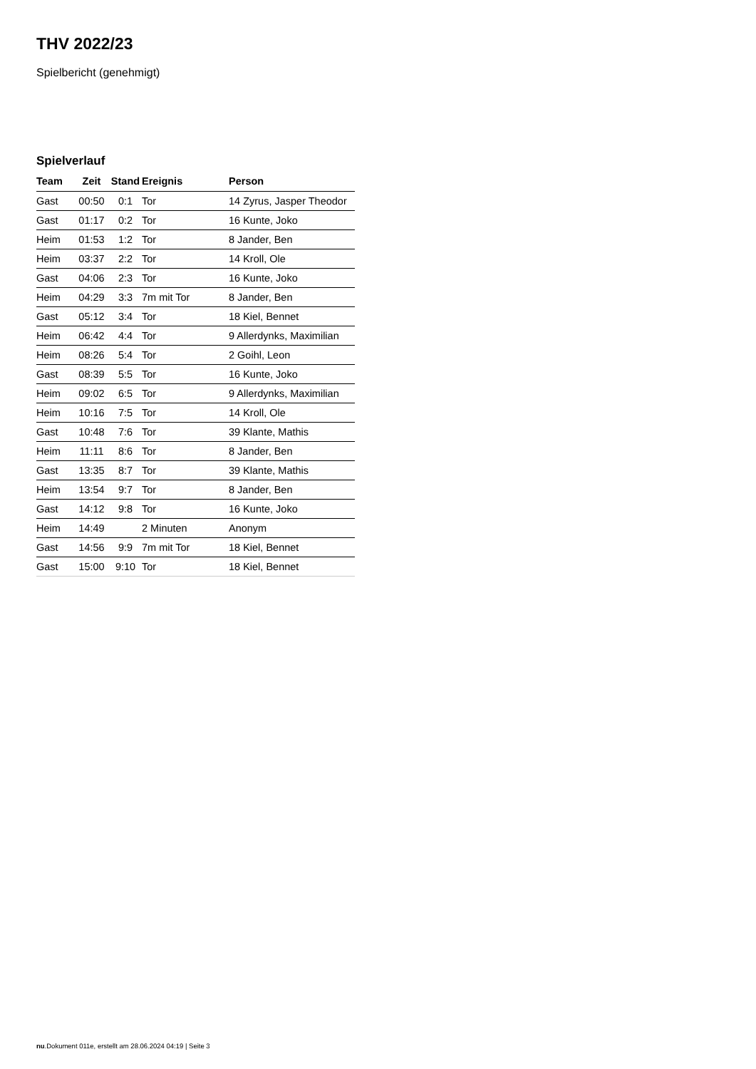THV 2022/23
Spielbericht (genehmigt)
Spielverlauf
| Team | Zeit | Stand | Ereignis | Person |
| --- | --- | --- | --- | --- |
| Gast | 00:50 | 0:1 | Tor | 14 Zyrus, Jasper Theodor |
| Gast | 01:17 | 0:2 | Tor | 16 Kunte, Joko |
| Heim | 01:53 | 1:2 | Tor | 8 Jander, Ben |
| Heim | 03:37 | 2:2 | Tor | 14 Kroll, Ole |
| Gast | 04:06 | 2:3 | Tor | 16 Kunte, Joko |
| Heim | 04:29 | 3:3 | 7m mit Tor | 8 Jander, Ben |
| Gast | 05:12 | 3:4 | Tor | 18 Kiel, Bennet |
| Heim | 06:42 | 4:4 | Tor | 9 Allerdynks, Maximilian |
| Heim | 08:26 | 5:4 | Tor | 2 Goihl, Leon |
| Gast | 08:39 | 5:5 | Tor | 16 Kunte, Joko |
| Heim | 09:02 | 6:5 | Tor | 9 Allerdynks, Maximilian |
| Heim | 10:16 | 7:5 | Tor | 14 Kroll, Ole |
| Gast | 10:48 | 7:6 | Tor | 39 Klante, Mathis |
| Heim | 11:11 | 8:6 | Tor | 8 Jander, Ben |
| Gast | 13:35 | 8:7 | Tor | 39 Klante, Mathis |
| Heim | 13:54 | 9:7 | Tor | 8 Jander, Ben |
| Gast | 14:12 | 9:8 | Tor | 16 Kunte, Joko |
| Heim | 14:49 | | 2 Minuten | Anonym |
| Gast | 14:56 | 9:9 | 7m mit Tor | 18 Kiel, Bennet |
| Gast | 15:00 | 9:10 | Tor | 18 Kiel, Bennet |
nu.Dokument 011e, erstellt am 28.06.2024 04:19 | Seite 3